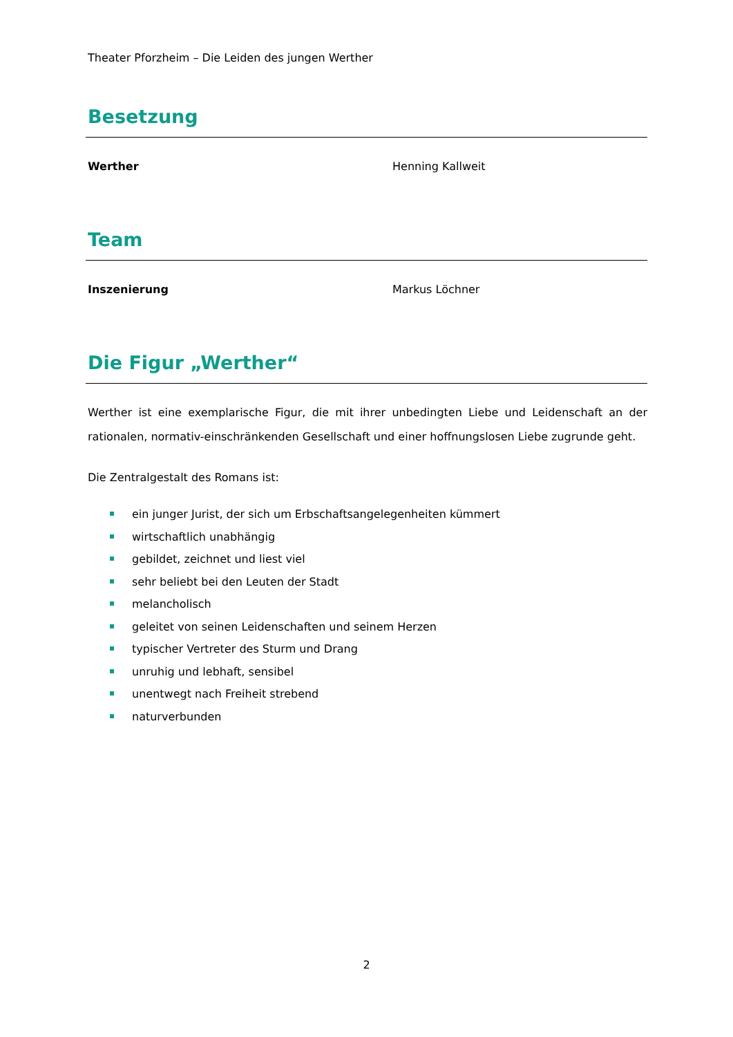Theater Pforzheim – Die Leiden des jungen Werther
Besetzung
Werther Henning Kallweit
Team
Inszenierung Markus Löchner
Die Figur „Werther“
Werther ist eine exemplarische Figur, die mit ihrer unbedingten Liebe und Leidenschaft an der rationalen, normativ-einschränkenden Gesellschaft und einer hoffnungslosen Liebe zugrunde geht.
Die Zentralgestalt des Romans ist:
ein junger Jurist, der sich um Erbschaftsangelegenheiten kümmert
wirtschaftlich unabhängig
gebildet, zeichnet und liest viel
sehr beliebt bei den Leuten der Stadt
melancholisch
geleitet von seinen Leidenschaften und seinem Herzen
typischer Vertreter des Sturm und Drang
unruhig und lebhaft, sensibel
unentwegt nach Freiheit strebend
naturverbunden
2